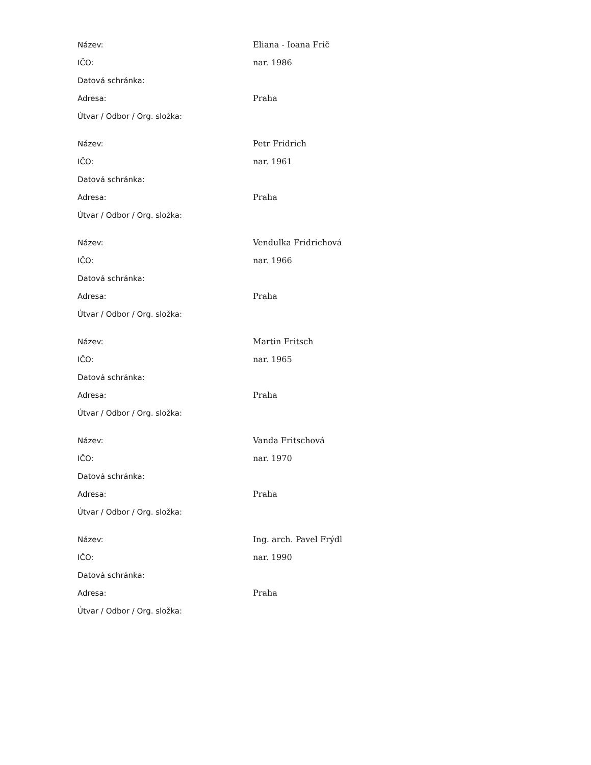| Název: | Eliana - Ioana Frič |
| IČO: | nar. 1986 |
| Datová schránka: | |
| Adresa: | Praha |
| Útvar / Odbor / Org. složka: | |
| Název: | Petr Fridrich |
| IČO: | nar. 1961 |
| Datová schránka: | |
| Adresa: | Praha |
| Útvar / Odbor / Org. složka: | |
| Název: | Vendulka Fridrichová |
| IČO: | nar. 1966 |
| Datová schránka: | |
| Adresa: | Praha |
| Útvar / Odbor / Org. složka: | |
| Název: | Martin Fritsch |
| IČO: | nar. 1965 |
| Datová schránka: | |
| Adresa: | Praha |
| Útvar / Odbor / Org. složka: | |
| Název: | Vanda Fritschová |
| IČO: | nar. 1970 |
| Datová schránka: | |
| Adresa: | Praha |
| Útvar / Odbor / Org. složka: | |
| Název: | Ing. arch. Pavel Frýdl |
| IČO: | nar. 1990 |
| Datová schránka: | |
| Adresa: | Praha |
| Útvar / Odbor / Org. složka: | |